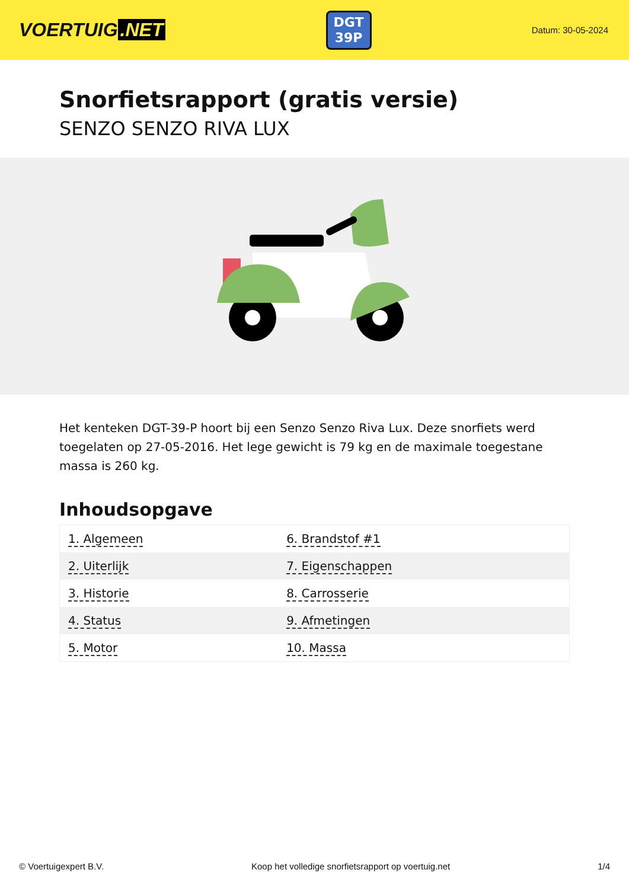VOERTUIG.NET
DGT
39P
Datum: 30-05-2024
Snorfietsrapport (gratis versie)
SENZO SENZO RIVA LUX
Het kenteken DGT-39-P hoort bij een Senzo Senzo Riva Lux. Deze snorfiets werd toegelaten op 27-05-2016. Het lege gewicht is 79 kg en de maximale toegestane massa is 260 kg.
Inhoudsopgave
| 1. Algemeen | 6. Brandstof #1 |
| 2. Uiterlijk | 7. Eigenschappen |
| 3. Historie | 8. Carrosserie |
| 4. Status | 9. Afmetingen |
| 5. Motor | 10. Massa |
© Voertuigexpert B.V. Koop het volledige snorfietsrapport op voertuig.net 1/4